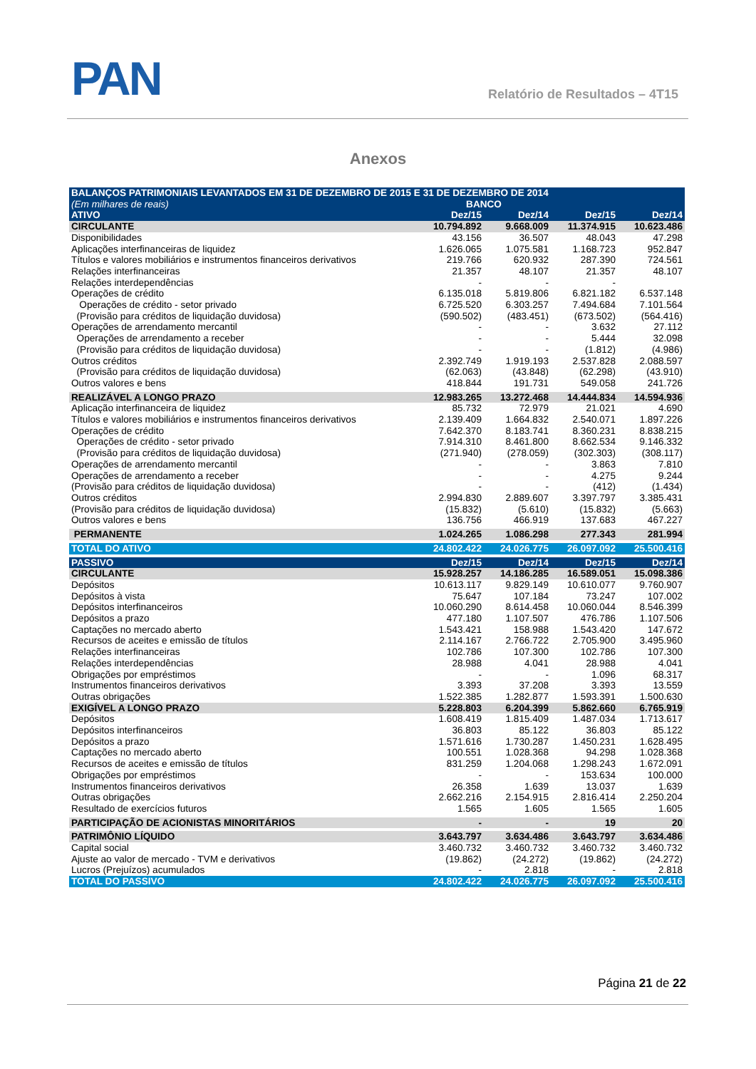PAN Relatório de Resultados – 4T15
Anexos
| BALANÇOS PATRIMONIAIS LEVANTADOS EM 31 DE DEZEMBRO DE 2015 E 31 DE DEZEMBRO DE 2014 | | | | |
| (Em milhares de reais) | BANCO | | | |
| ATIVO | Dez/15 | Dez/14 | Dez/15 | Dez/14 |
| CIRCULANTE | 10.794.892 | 9.668.009 | 11.374.915 | 10.623.486 |
| Disponibilidades | 43.156 | 36.507 | 48.043 | 47.298 |
| Aplicações interfinanceiras de liquidez | 1.626.065 | 1.075.581 | 1.168.723 | 952.847 |
| Títulos e valores mobiliários e instrumentos financeiros derivativos | 219.766 | 620.932 | 287.390 | 724.561 |
| Relações interfinanceiras | 21.357 | 48.107 | 21.357 | 48.107 |
| Relações interdependências | - | - | - | |
| Operações de crédito | 6.135.018 | 5.819.806 | 6.821.182 | 6.537.148 |
| Operações de crédito - setor privado | 6.725.520 | 6.303.257 | 7.494.684 | 7.101.564 |
| (Provisão para créditos de liquidação duvidosa) | (590.502) | (483.451) | (673.502) | (564.416) |
| Operações de arrendamento mercantil | - | - | 3.632 | 27.112 |
| Operações de arrendamento a receber | - | - | 5.444 | 32.098 |
| (Provisão para créditos de liquidação duvidosa) | - | - | (1.812) | (4.986) |
| Outros créditos | 2.392.749 | 1.919.193 | 2.537.828 | 2.088.597 |
| (Provisão para créditos de liquidação duvidosa) | (62.063) | (43.848) | (62.298) | (43.910) |
| Outros valores e bens | 418.844 | 191.731 | 549.058 | 241.726 |
| REALIZÁVEL A LONGO PRAZO | 12.983.265 | 13.272.468 | 14.444.834 | 14.594.936 |
| Aplicação interfinanceira de liquidez | 85.732 | 72.979 | 21.021 | 4.690 |
| Títulos e valores mobiliários e instrumentos financeiros derivativos | 2.139.409 | 1.664.832 | 2.540.071 | 1.897.226 |
| Operações de crédito | 7.642.370 | 8.183.741 | 8.360.231 | 8.838.215 |
| Operações de crédito - setor privado | 7.914.310 | 8.461.800 | 8.662.534 | 9.146.332 |
| (Provisão para créditos de liquidação duvidosa) | (271.940) | (278.059) | (302.303) | (308.117) |
| Operações de arrendamento mercantil | - | - | 3.863 | 7.810 |
| Operações de arrendamento a receber | - | - | 4.275 | 9.244 |
| (Provisão para créditos de liquidação duvidosa) | - | - | (412) | (1.434) |
| Outros créditos | 2.994.830 | 2.889.607 | 3.397.797 | 3.385.431 |
| (Provisão para créditos de liquidação duvidosa) | (15.832) | (5.610) | (15.832) | (5.663) |
| Outros valores e bens | 136.756 | 466.919 | 137.683 | 467.227 |
| PERMANENTE | 1.024.265 | 1.086.298 | 277.343 | 281.994 |
| TOTAL DO ATIVO | 24.802.422 | 24.026.775 | 26.097.092 | 25.500.416 |
| PASSIVO | Dez/15 | Dez/14 | Dez/15 | Dez/14 |
| CIRCULANTE | 15.928.257 | 14.186.285 | 16.589.051 | 15.098.386 |
| Depósitos | 10.613.117 | 9.829.149 | 10.610.077 | 9.760.907 |
| Depósitos à vista | 75.647 | 107.184 | 73.247 | 107.002 |
| Depósitos interfinanceiros | 10.060.290 | 8.614.458 | 10.060.044 | 8.546.399 |
| Depósitos a prazo | 477.180 | 1.107.507 | 476.786 | 1.107.506 |
| Captações no mercado aberto | 1.543.421 | 158.988 | 1.543.420 | 147.672 |
| Recursos de aceites e emissão de títulos | 2.114.167 | 2.766.722 | 2.705.900 | 3.495.960 |
| Relações interfinanceiras | 102.786 | 107.300 | 102.786 | 107.300 |
| Relações interdependências | 28.988 | 4.041 | 28.988 | 4.041 |
| Obrigações por empréstimos | - | - | 1.096 | 68.317 |
| Instrumentos financeiros derivativos | 3.393 | 37.208 | 3.393 | 13.559 |
| Outras obrigações | 1.522.385 | 1.282.877 | 1.593.391 | 1.500.630 |
| EXIGÍVEL A LONGO PRAZO | 5.228.803 | 6.204.399 | 5.862.660 | 6.765.919 |
| Depósitos | 1.608.419 | 1.815.409 | 1.487.034 | 1.713.617 |
| Depósitos interfinanceiros | 36.803 | 85.122 | 36.803 | 85.122 |
| Depósitos a prazo | 1.571.616 | 1.730.287 | 1.450.231 | 1.628.495 |
| Captações no mercado aberto | 100.551 | 1.028.368 | 94.298 | 1.028.368 |
| Recursos de aceites e emissão de títulos | 831.259 | 1.204.068 | 1.298.243 | 1.672.091 |
| Obrigações por empréstimos | - | - | 153.634 | 100.000 |
| Instrumentos financeiros derivativos | 26.358 | 1.639 | 13.037 | 1.639 |
| Outras obrigações | 2.662.216 | 2.154.915 | 2.816.414 | 2.250.204 |
| Resultado de exercícios futuros | 1.565 | 1.605 | 1.565 | 1.605 |
| PARTICIPAÇÃO DE ACIONISTAS MINORITÁRIOS | - | - | 19 | 20 |
| PATRIMÔNIO LÍQUIDO | 3.643.797 | 3.634.486 | 3.643.797 | 3.634.486 |
| Capital social | 3.460.732 | 3.460.732 | 3.460.732 | 3.460.732 |
| Ajuste ao valor de mercado - TVM e derivativos | (19.862) | (24.272) | (19.862) | (24.272) |
| Lucros (Prejuízos) acumulados | - | 2.818 | - | 2.818 |
| TOTAL DO PASSIVO | 24.802.422 | 24.026.775 | 26.097.092 | 25.500.416 |
Página 21 de 22